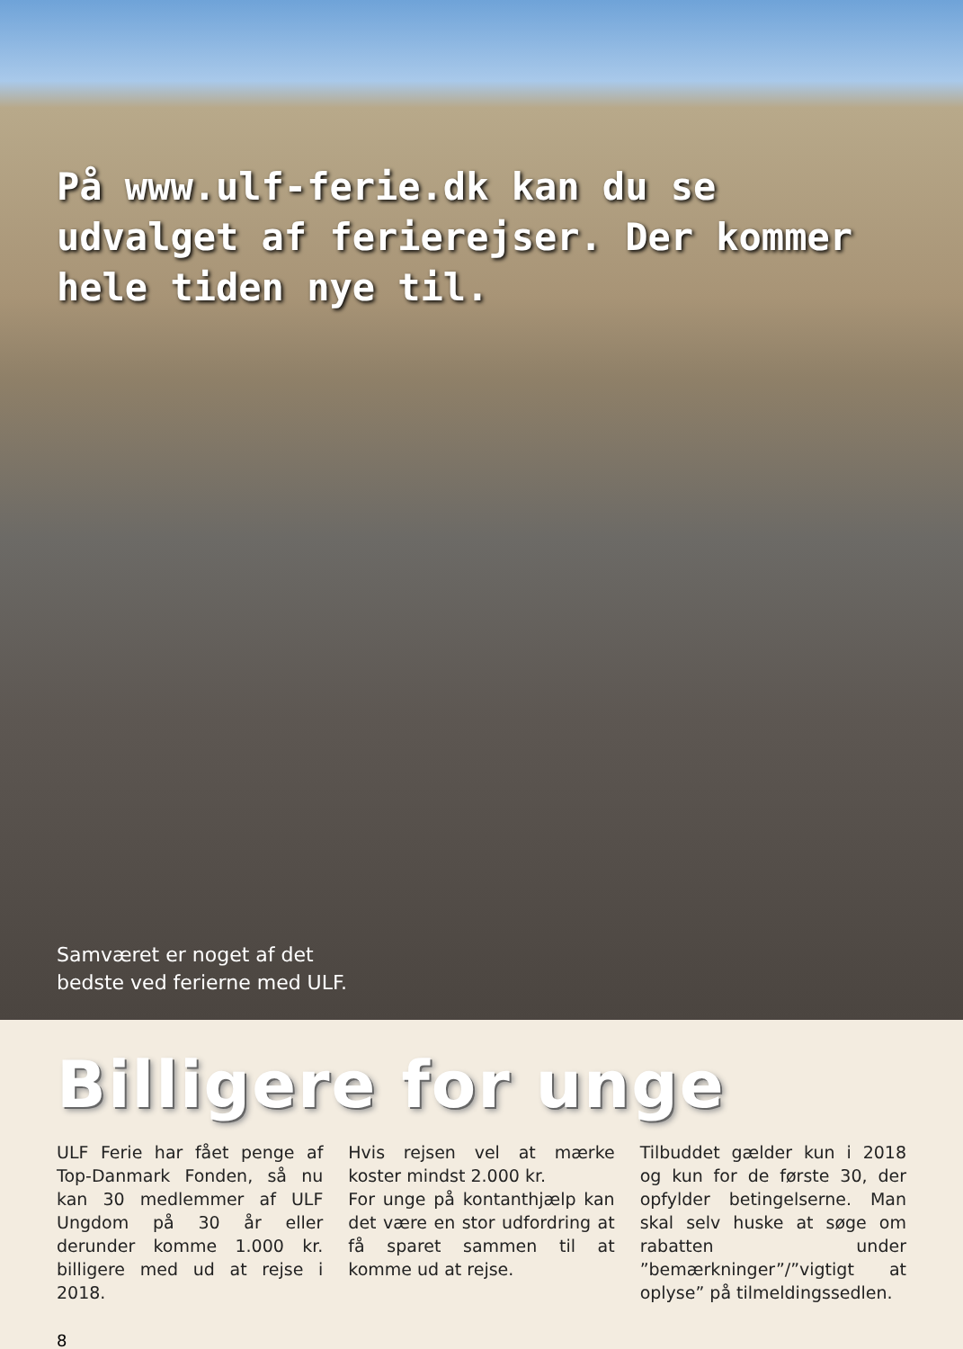På www.ulf-ferie.dk kan du se udvalget af ferierejser. Der kommer hele tiden nye til.
Samværet er noget af det
bedste ved ferierne med ULF.
Billigere for unge
ULF Ferie har fået penge af Top-Danmark Fonden, så nu kan 30 medlemmer af ULF Ungdom på 30 år eller derunder komme 1.000 kr. billigere med ud at rejse i 2018.
Hvis rejsen vel at mærke koster mindst 2.000 kr.
For unge på kontanthjælp kan det være en stor udfordring at få sparet sammen til at komme ud at rejse.
Tilbuddet gælder kun i 2018 og kun for de første 30, der opfylder betingelserne. Man skal selv huske at søge om rabatten under ”bemærkninger”/”vigtigt at oplyse” på tilmeldingssedlen.
8